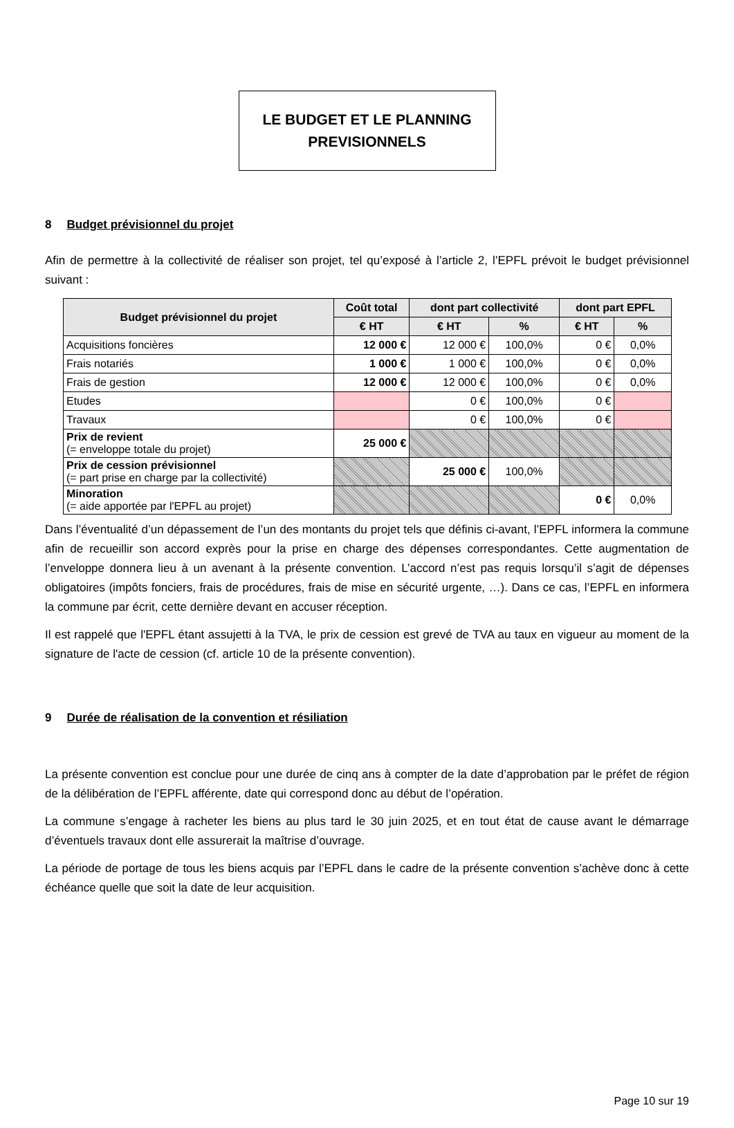LE BUDGET ET LE PLANNING
PREVISIONNELS
8 Budget prévisionnel du projet
Afin de permettre à la collectivité de réaliser son projet, tel qu’exposé à l’article 2, l’EPFL prévoit le budget prévisionnel suivant :
| Budget prévisionnel du projet | Coût total | dont part collectivité | | dont part EPFL | |
| --- | --- | --- | --- | --- | --- |
| | € HT | € HT | % | € HT | % |
| Acquisitions foncières | 12 000 € | 12 000 € | 100,0% | 0 € | 0,0% |
| Frais notariés | 1 000 € | 1 000 € | 100,0% | 0 € | 0,0% |
| Frais de gestion | 12 000 € | 12 000 € | 100,0% | 0 € | 0,0% |
| Etudes | | 0 € | 100,0% | 0 € | |
| Travaux | | 0 € | 100,0% | 0 € | |
| Prix de revient (= enveloppe totale du projet) | 25 000 € | | | | |
| Prix de cession prévisionnel (= part prise en charge par la collectivité) | | 25 000 € | 100,0% | | |
| Minoration (= aide apportée par l'EPFL au projet) | | | | 0 € | 0,0% |
Dans l’éventualité d’un dépassement de l’un des montants du projet tels que définis ci-avant, l’EPFL informera la commune afin de recueillir son accord exprès pour la prise en charge des dépenses correspondantes. Cette augmentation de l’enveloppe donnera lieu à un avenant à la présente convention. L’accord n’est pas requis lorsqu’il s’agit de dépenses obligatoires (impôts fonciers, frais de procédures, frais de mise en sécurité urgente, …). Dans ce cas, l’EPFL en informera la commune par écrit, cette dernière devant en accuser réception.
Il est rappelé que l'EPFL étant assujetti à la TVA, le prix de cession est grevé de TVA au taux en vigueur au moment de la signature de l'acte de cession (cf. article 10 de la présente convention).
9 Durée de réalisation de la convention et résiliation
La présente convention est conclue pour une durée de cinq ans à compter de la date d’approbation par le préfet de région de la délibération de l’EPFL afférente, date qui correspond donc au début de l’opération.
La commune s’engage à racheter les biens au plus tard le 30 juin 2025, et en tout état de cause avant le démarrage d’éventuels travaux dont elle assurerait la maîtrise d’ouvrage.
La période de portage de tous les biens acquis par l’EPFL dans le cadre de la présente convention s’achève donc à cette échéance quelle que soit la date de leur acquisition.
Page 10 sur 19